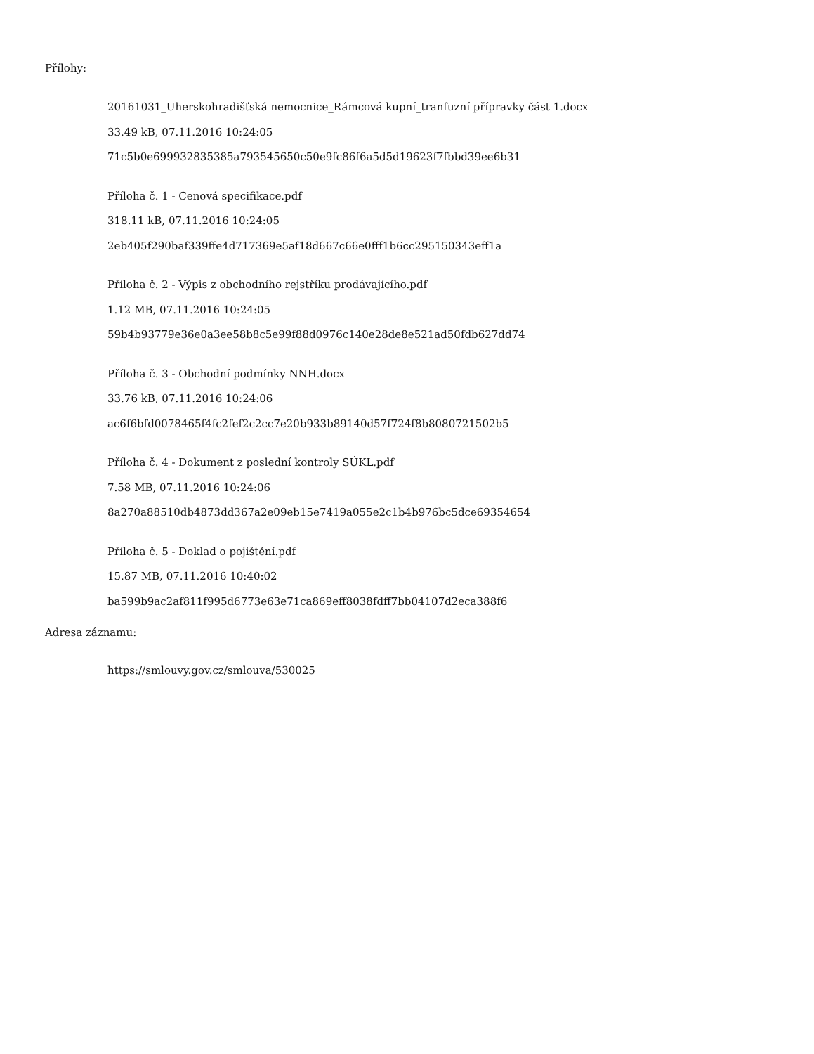Přílohy:
20161031_Uherskohradišťská nemocnice_Rámcová kupní_tranfuzní přípravky část 1.docx
33.49 kB, 07.11.2016 10:24:05
71c5b0e699932835385a793545650c50e9fc86f6a5d5d19623f7fbbd39ee6b31
Příloha č. 1 - Cenová specifikace.pdf
318.11 kB, 07.11.2016 10:24:05
2eb405f290baf339ffe4d717369e5af18d667c66e0fff1b6cc295150343eff1a
Příloha č. 2 - Výpis z obchodního rejstříku prodávajícího.pdf
1.12 MB, 07.11.2016 10:24:05
59b4b93779e36e0a3ee58b8c5e99f88d0976c140e28de8e521ad50fdb627dd74
Příloha č. 3 - Obchodní podmínky NNH.docx
33.76 kB, 07.11.2016 10:24:06
ac6f6bfd0078465f4fc2fef2c2cc7e20b933b89140d57f724f8b8080721502b5
Příloha č. 4 - Dokument z poslední kontroly SÚKL.pdf
7.58 MB, 07.11.2016 10:24:06
8a270a88510db4873dd367a2e09eb15e7419a055e2c1b4b976bc5dce69354654
Příloha č. 5 - Doklad o pojištění.pdf
15.87 MB, 07.11.2016 10:40:02
ba599b9ac2af811f995d6773e63e71ca869eff8038fdff7bb04107d2eca388f6
Adresa záznamu:
https://smlouvy.gov.cz/smlouva/530025